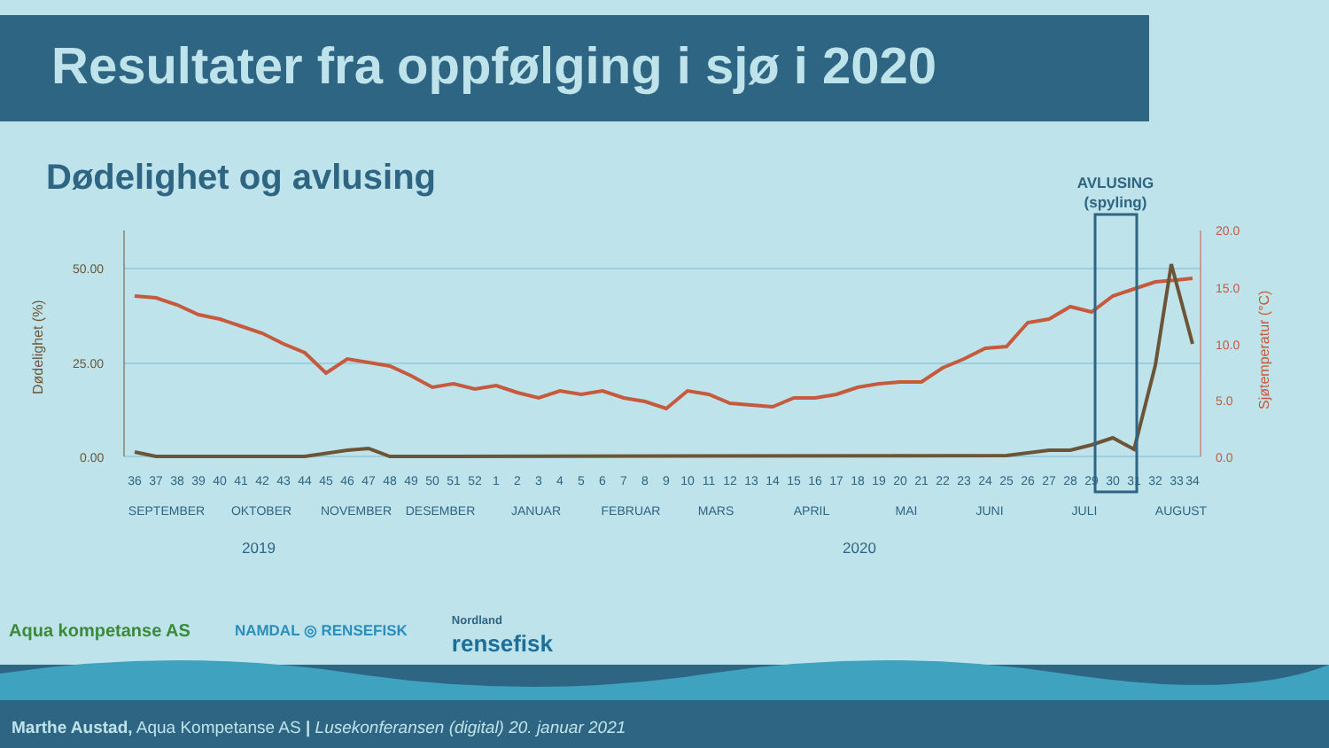Resultater fra oppfølging i sjø i 2020
Dødelighet og avlusing
50.00
25.00
0.00
20.0
15.0
10.0
5.0
0.0
Dødelighet (%)
Sjøtemperatur (°C)
AVLUSING
(spyling)
36
37
38
39
40
41
42
43
44
45
46
47
48
49
50
51
52
1
2
3
4
5
6
7
8
9
10
11
12
13
14
15
16
17
18
19
20
21
22
23
24
25
26
27
28
29
30
31
32
33
34
SEPTEMBER
OKTOBER
NOVEMBER
DESEMBER
JANUAR
FEBRUAR
MARS
APRIL
MAI
JUNI
JULI
AUGUST
2019
2020
Aqua kompetanse AS NAMDAL ◎ RENSEFISK Nordland
rensefisk
Marthe Austad, Aqua Kompetanse AS | Lusekonferansen (digital) 20. januar 2021